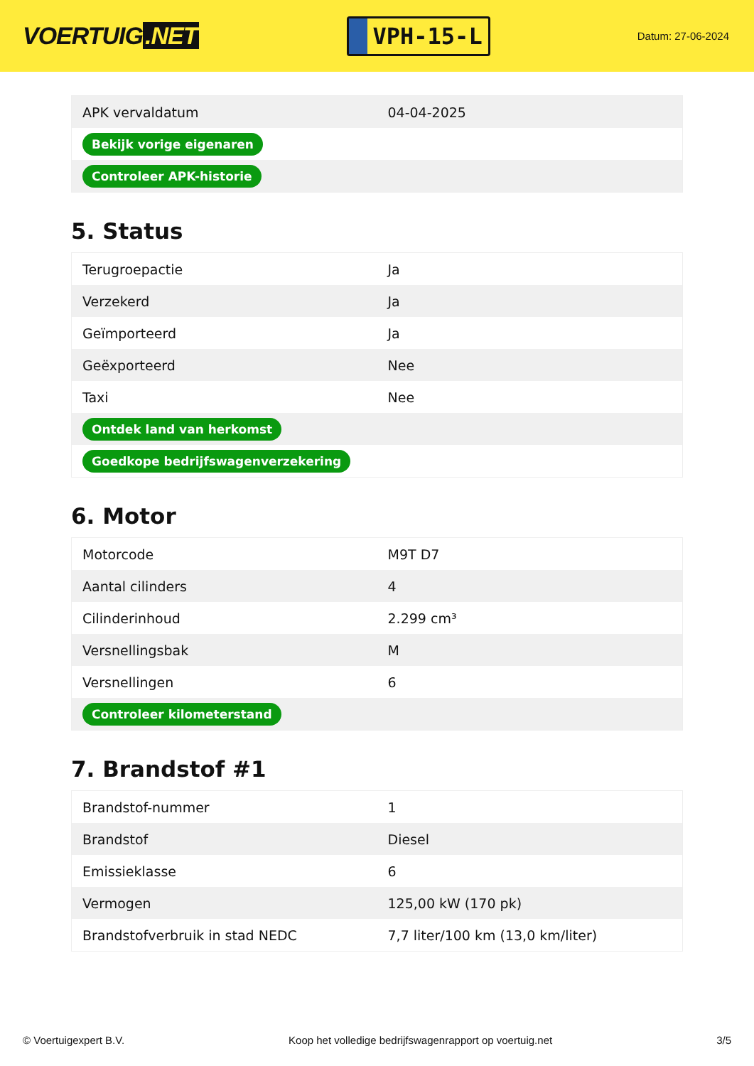VOERTUIG.NET
VPH-15-L
Datum: 27-06-2024
| APK vervaldatum | 04-04-2025 |
| Bekijk vorige eigenaren | |
| Controleer APK-historie | |
5. Status
| Terugroepactie | Ja |
| Verzekerd | Ja |
| Geïmporteerd | Ja |
| Geëxporteerd | Nee |
| Taxi | Nee |
| Ontdek land van herkomst | |
| Goedkope bedrijfswagenverzekering | |
6. Motor
| Motorcode | M9T D7 |
| Aantal cilinders | 4 |
| Cilinderinhoud | 2.299 cm³ |
| Versnellingsbak | M |
| Versnellingen | 6 |
| Controleer kilometerstand | |
7. Brandstof #1
| Brandstof-nummer | 1 |
| Brandstof | Diesel |
| Emissieklasse | 6 |
| Vermogen | 125,00 kW (170 pk) |
| Brandstofverbruik in stad NEDC | 7,7 liter/100 km (13,0 km/liter) |
© Voertuigexpert B.V. Koop het volledige bedrijfswagenrapport op voertuig.net 3/5